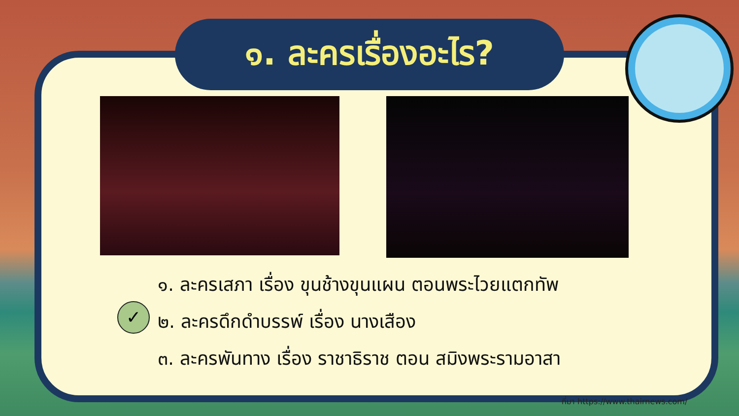๑. ละครเรื่องอะไร?
✓
๑. ละครเสภา เรื่อง ขุนช้างขุนแผน ตอนพระไวยแตกทัพ
๒. ละครดึกดำบรรพ์ เรื่อง นางเสือง
๓. ละครพันทาง เรื่อง ราชาธิราช ตอน สมิงพระรามอาสา
ที่มา https://www.thairnews.com/